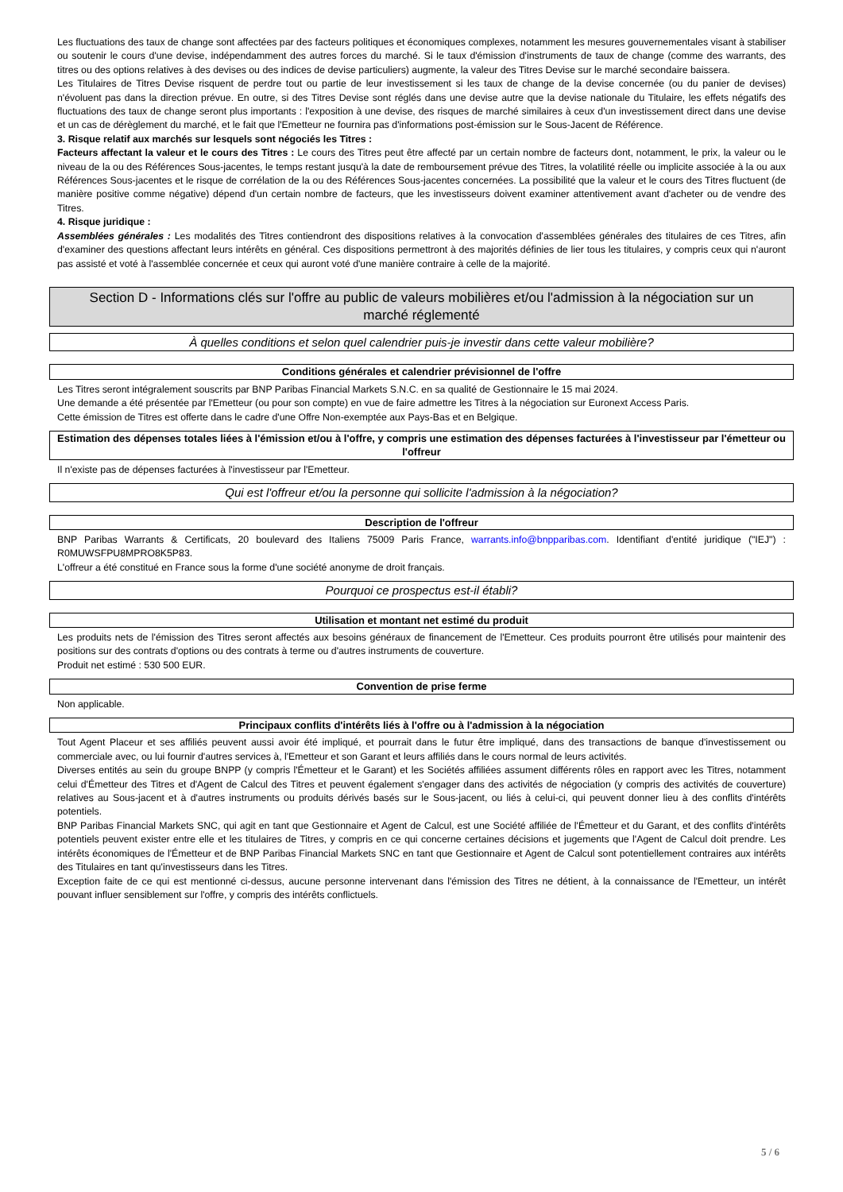Les fluctuations des taux de change sont affectées par des facteurs politiques et économiques complexes, notamment les mesures gouvernementales visant à stabiliser ou soutenir le cours d'une devise, indépendamment des autres forces du marché. Si le taux d'émission d'instruments de taux de change (comme des warrants, des titres ou des options relatives à des devises ou des indices de devise particuliers) augmente, la valeur des Titres Devise sur le marché secondaire baissera.
Les Titulaires de Titres Devise risquent de perdre tout ou partie de leur investissement si les taux de change de la devise concernée (ou du panier de devises) n'évoluent pas dans la direction prévue. En outre, si des Titres Devise sont réglés dans une devise autre que la devise nationale du Titulaire, les effets négatifs des fluctuations des taux de change seront plus importants : l'exposition à une devise, des risques de marché similaires à ceux d'un investissement direct dans une devise et un cas de dérèglement du marché, et le fait que l'Emetteur ne fournira pas d'informations post-émission sur le Sous-Jacent de Référence.
3. Risque relatif aux marchés sur lesquels sont négociés les Titres :
Facteurs affectant la valeur et le cours des Titres : Le cours des Titres peut être affecté par un certain nombre de facteurs dont, notamment, le prix, la valeur ou le niveau de la ou des Références Sous-jacentes, le temps restant jusqu'à la date de remboursement prévue des Titres, la volatilité réelle ou implicite associée à la ou aux Références Sous-jacentes et le risque de corrélation de la ou des Références Sous-jacentes concernées. La possibilité que la valeur et le cours des Titres fluctuent (de manière positive comme négative) dépend d'un certain nombre de facteurs, que les investisseurs doivent examiner attentivement avant d'acheter ou de vendre des Titres.
4. Risque juridique :
Assemblées générales : Les modalités des Titres contiendront des dispositions relatives à la convocation d'assemblées générales des titulaires de ces Titres, afin d'examiner des questions affectant leurs intérêts en général. Ces dispositions permettront à des majorités définies de lier tous les titulaires, y compris ceux qui n'auront pas assisté et voté à l'assemblée concernée et ceux qui auront voté d'une manière contraire à celle de la majorité.
Section D - Informations clés sur l'offre au public de valeurs mobilières et/ou l'admission à la négociation sur un marché réglementé
À quelles conditions et selon quel calendrier puis-je investir dans cette valeur mobilière?
Conditions générales et calendrier prévisionnel de l'offre
Les Titres seront intégralement souscrits par BNP Paribas Financial Markets S.N.C. en sa qualité de Gestionnaire le 15 mai 2024.
Une demande a été présentée par l'Emetteur (ou pour son compte) en vue de faire admettre les Titres à la négociation sur Euronext Access Paris.
Cette émission de Titres est offerte dans le cadre d'une Offre Non-exemptée aux Pays-Bas et en Belgique.
Estimation des dépenses totales liées à l'émission et/ou à l'offre, y compris une estimation des dépenses facturées à l'investisseur par l'émetteur ou l'offreur
Il n'existe pas de dépenses facturées à l'investisseur par l'Emetteur.
Qui est l'offreur et/ou la personne qui sollicite l'admission à la négociation?
Description de l'offreur
BNP Paribas Warrants & Certificats, 20 boulevard des Italiens 75009 Paris France, warrants.info@bnpparibas.com. Identifiant d'entité juridique ("IEJ") : R0MUWSFPU8MPRO8K5P83.
L'offreur a été constitué en France sous la forme d'une société anonyme de droit français.
Pourquoi ce prospectus est-il établi?
Utilisation et montant net estimé du produit
Les produits nets de l'émission des Titres seront affectés aux besoins généraux de financement de l'Emetteur. Ces produits pourront être utilisés pour maintenir des positions sur des contrats d'options ou des contrats à terme ou d'autres instruments de couverture.
Produit net estimé : 530 500 EUR.
Convention de prise ferme
Non applicable.
Principaux conflits d'intérêts liés à l'offre ou à l'admission à la négociation
Tout Agent Placeur et ses affiliés peuvent aussi avoir été impliqué, et pourrait dans le futur être impliqué, dans des transactions de banque d'investissement ou commerciale avec, ou lui fournir d'autres services à, l'Emetteur et son Garant et leurs affiliés dans le cours normal de leurs activités.
Diverses entités au sein du groupe BNPP (y compris l'Émetteur et le Garant) et les Sociétés affiliées assument différents rôles en rapport avec les Titres, notamment celui d'Émetteur des Titres et d'Agent de Calcul des Titres et peuvent également s'engager dans des activités de négociation (y compris des activités de couverture) relatives au Sous-jacent et à d'autres instruments ou produits dérivés basés sur le Sous-jacent, ou liés à celui-ci, qui peuvent donner lieu à des conflits d'intérêts potentiels.
BNP Paribas Financial Markets SNC, qui agit en tant que Gestionnaire et Agent de Calcul, est une Société affiliée de l'Émetteur et du Garant, et des conflits d'intérêts potentiels peuvent exister entre elle et les titulaires de Titres, y compris en ce qui concerne certaines décisions et jugements que l'Agent de Calcul doit prendre. Les intérêts économiques de l'Émetteur et de BNP Paribas Financial Markets SNC en tant que Gestionnaire et Agent de Calcul sont potentiellement contraires aux intérêts des Titulaires en tant qu'investisseurs dans les Titres.
Exception faite de ce qui est mentionné ci-dessus, aucune personne intervenant dans l'émission des Titres ne détient, à la connaissance de l'Emetteur, un intérêt pouvant influer sensiblement sur l'offre, y compris des intérêts conflictuels.
5 / 6